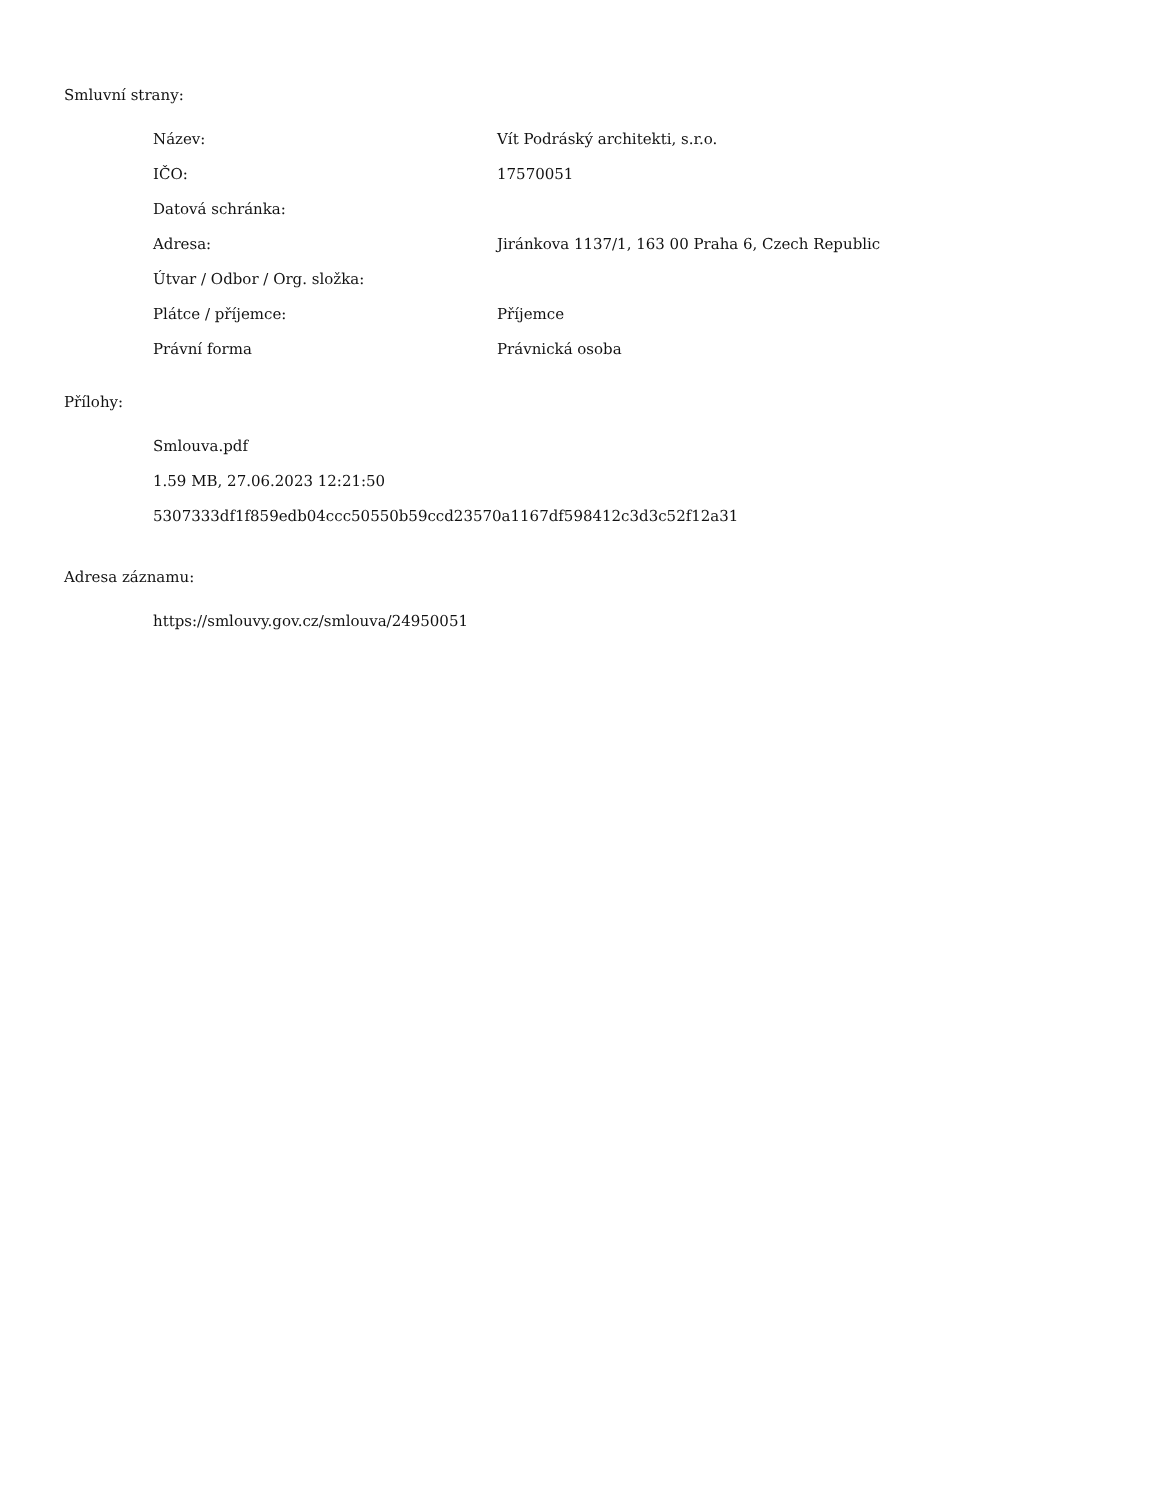Smluvní strany:
| Název: | Vít Podráský architekti, s.r.o. |
| IČO: | 17570051 |
| Datová schránka: | |
| Adresa: | Jiránkova 1137/1, 163 00 Praha 6, Czech Republic |
| Útvar / Odbor / Org. složka: | |
| Plátce / příjemce: | Příjemce |
| Právní forma | Právnická osoba |
Přílohy:
Smlouva.pdf
1.59 MB, 27.06.2023 12:21:50
5307333df1f859edb04ccc50550b59ccd23570a1167df598412c3d3c52f12a31
Adresa záznamu:
https://smlouvy.gov.cz/smlouva/24950051